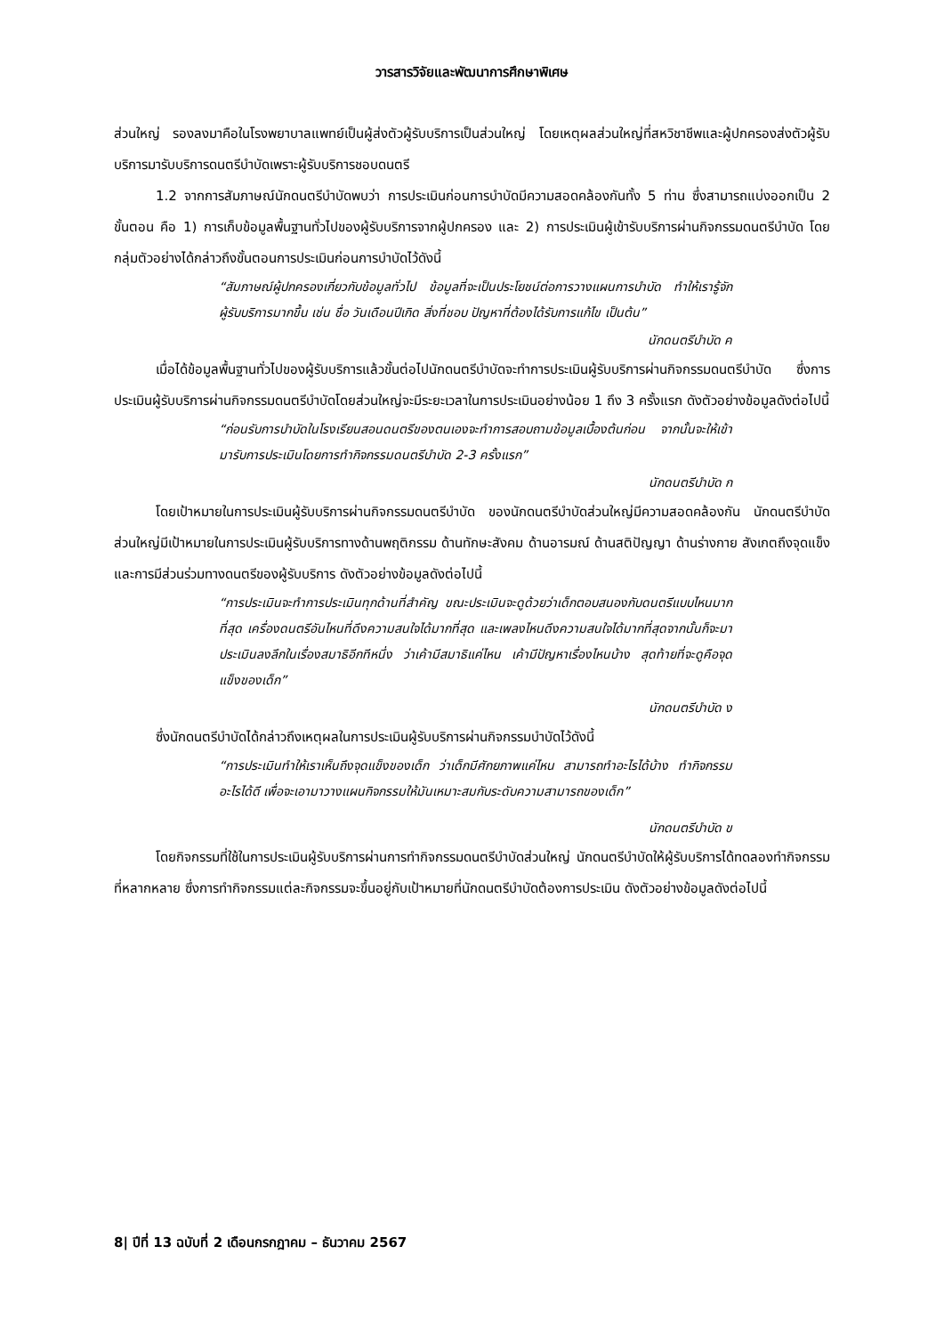วารสารวิจัยและพัฒนาการศึกษาพิเศษ
ส่วนใหญ่ รองลงมาคือในโรงพยาบาลแพทย์เป็นผู้ส่งตัวผู้รับบริการเป็นส่วนใหญ่ โดยเหตุผลส่วนใหญ่ที่สหวิชาชีพและผู้ปกครองส่งตัวผู้รับบริการมารับบริการดนตรีบำบัดเพราะผู้รับบริการชอบดนตรี
1.2 จากการสัมภาษณ์นักดนตรีบำบัดพบว่า การประเมินก่อนการบำบัดมีความสอดคล้องกันทั้ง 5 ท่าน ซึ่งสามารถแบ่งออกเป็น 2 ขั้นตอน คือ 1) การเก็บข้อมูลพื้นฐานทั่วไปของผู้รับบริการจากผู้ปกครอง และ 2) การประเมินผู้เข้ารับบริการผ่านกิจกรรมดนตรีบำบัด โดยกลุ่มตัวอย่างได้กล่าวถึงขั้นตอนการประเมินก่อนการบำบัดไว้ดังนี้
“สัมภาษณ์ผู้ปกครองเกี่ยวกับข้อมูลทั่วไป ข้อมูลที่จะเป็นประโยชน์ต่อการวางแผนการบำบัด ทำให้เรารู้จักผู้รับบริการมากขึ้น เช่น ชื่อ วันเดือนปีเกิด สิ่งที่ชอบ ปัญหาที่ต้องได้รับการแก้ไข เป็นต้น”
นักดนตรีบำบัด ค
เมื่อได้ข้อมูลพื้นฐานทั่วไปของผู้รับบริการแล้วขั้นต่อไปนักดนตรีบำบัดจะทำการประเมินผู้รับบริการผ่านกิจกรรมดนตรีบำบัด ซึ่งการประเมินผู้รับบริการผ่านกิจกรรมดนตรีบำบัดโดยส่วนใหญ่จะมีระยะเวลาในการประเมินอย่างน้อย 1 ถึง 3 ครั้งแรก ดังตัวอย่างข้อมูลดังต่อไปนี้
“ก่อนรับการบำบัดในโรงเรียนสอนดนตรีของตนเองจะทำการสอบถามข้อมูลเบื้องต้นก่อน จากนั้นจะให้เข้ามารับการประเมินโดยการทำกิจกรรมดนตรีบำบัด 2-3 ครั้งแรก”
นักดนตรีบำบัด ก
โดยเป้าหมายในการประเมินผู้รับบริการผ่านกิจกรรมดนตรีบำบัด ของนักดนตรีบำบัดส่วนใหญ่มีความสอดคล้องกัน นักดนตรีบำบัดส่วนใหญ่มีเป้าหมายในการประเมินผู้รับบริการทางด้านพฤติกรรม ด้านทักษะสังคม ด้านอารมณ์ ด้านสติปัญญา ด้านร่างกาย สังเกตถึงจุดแข็งและการมีส่วนร่วมทางดนตรีของผู้รับบริการ ดังตัวอย่างข้อมูลดังต่อไปนี้
“การประเมินจะทำการประเมินทุกด้านที่สำคัญ ขณะประเมินจะดูด้วยว่าเด็กตอบสนองกับดนตรีแบบไหนมากที่สุด เครื่องดนตรีอันไหนที่ดึงความสนใจได้มากที่สุด และเพลงไหนดึงความสนใจได้มากที่สุดจากนั้นก็จะมาประเมินลงลึกในเรื่องสมาธิอีกทีหนึ่ง ว่าเค้ามีสมาธิแค่ไหน เค้ามีปัญหาเรื่องไหนบ้าง สุดท้ายที่จะดูคือจุดแข็งของเด็ก”
นักดนตรีบำบัด ง
ซึ่งนักดนตรีบำบัดได้กล่าวถึงเหตุผลในการประเมินผู้รับบริการผ่านกิจกรรมบำบัดไว้ดังนี้
“การประเมินทำให้เราเห็นถึงจุดแข็งของเด็ก ว่าเด็กมีศักยภาพแค่ไหน สามารถทำอะไรได้บ้าง ทำกิจกรรมอะไรได้ดี เพื่อจะเอามาวางแผนกิจกรรมให้มันเหมาะสมกับระดับความสามารถของเด็ก”
นักดนตรีบำบัด ข
โดยกิจกรรมที่ใช้ในการประเมินผู้รับบริการผ่านการทำกิจกรรมดนตรีบำบัดส่วนใหญ่ นักดนตรีบำบัดให้ผู้รับบริการได้ทดลองทำกิจกรรมที่หลากหลาย ซึ่งการทำกิจกรรมแต่ละกิจกรรมจะขึ้นอยู่กับเป้าหมายที่นักดนตรีบำบัดต้องการประเมิน ดังตัวอย่างข้อมูลดังต่อไปนี้
8| ปีที่ 13 ฉบับที่ 2 เดือนกรกฎาคม – ธันวาคม 2567